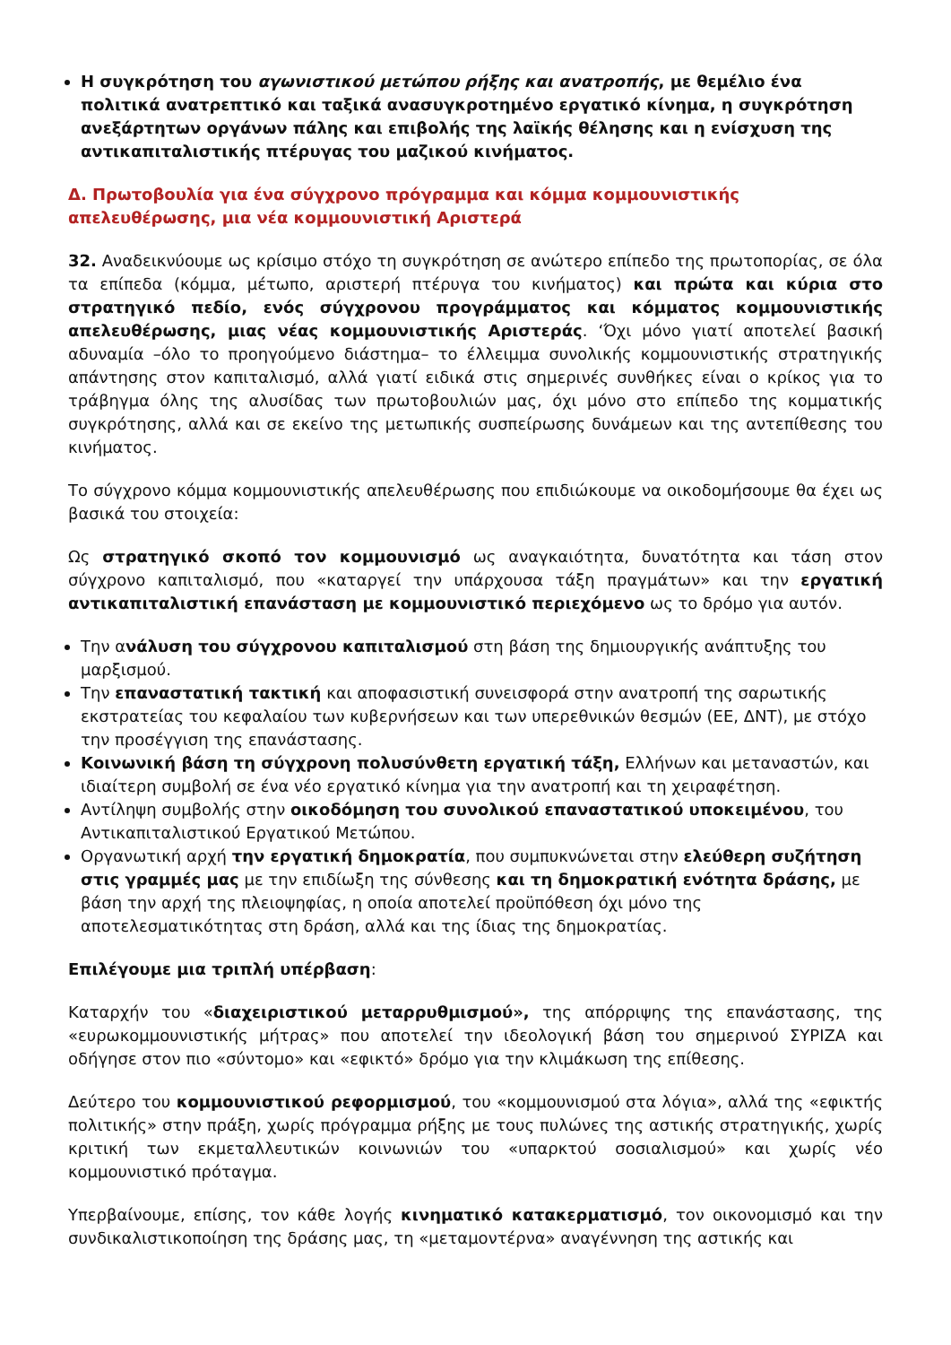Η συγκρότηση του αγωνιστικού μετώπου ρήξης και ανατροπής, με θεμέλιο ένα πολιτικά ανατρεπτικό και ταξικά ανασυγκροτημένο εργατικό κίνημα, η συγκρότηση ανεξάρτητων οργάνων πάλης και επιβολής της λαϊκής θέλησης και η ενίσχυση της αντικαπιταλιστικής πτέρυγας του μαζικού κινήματος.
Δ. Πρωτοβουλία για ένα σύγχρονο πρόγραμμα και κόμμα κομμουνιστικής απελευθέρωσης, μια νέα κομμουνιστική Αριστερά
32. Αναδεικνύουμε ως κρίσιμο στόχο τη συγκρότηση σε ανώτερο επίπεδο της πρωτοπορίας, σε όλα τα επίπεδα (κόμμα, μέτωπο, αριστερή πτέρυγα του κινήματος) και πρώτα και κύρια στο στρατηγικό πεδίο, ενός σύγχρονου προγράμματος και κόμματος κομμουνιστικής απελευθέρωσης, μιας νέας κομμουνιστικής Αριστεράς. ‘Όχι μόνο γιατί αποτελεί βασική αδυναμία –όλο το προηγούμενο διάστημα– το έλλειμμα συνολικής κομμουνιστικής στρατηγικής απάντησης στον καπιταλισμό, αλλά γιατί ειδικά στις σημερινές συνθήκες είναι ο κρίκος για το τράβηγμα όλης της αλυσίδας των πρωτοβουλιών μας, όχι μόνο στο επίπεδο της κομματικής συγκρότησης, αλλά και σε εκείνο της μετωπικής συσπείρωσης δυνάμεων και της αντεπίθεσης του κινήματος.
Το σύγχρονο κόμμα κομμουνιστικής απελευθέρωσης που επιδιώκουμε να οικοδομήσουμε θα έχει ως βασικά του στοιχεία:
Ως στρατηγικό σκοπό τον κομμουνισμό ως αναγκαιότητα, δυνατότητα και τάση στον σύγχρονο καπιταλισμό, που «καταργεί την υπάρχουσα τάξη πραγμάτων» και την εργατική αντικαπιταλιστική επανάσταση με κομμουνιστικό περιεχόμενο ως το δρόμο για αυτόν.
Την ανάλυση του σύγχρονου καπιταλισμού στη βάση της δημιουργικής ανάπτυξης του μαρξισμού.
Την επαναστατική τακτική και αποφασιστική συνεισφορά στην ανατροπή της σαρωτικής εκστρατείας του κεφαλαίου των κυβερνήσεων και των υπερεθνικών θεσμών (ΕΕ, ΔΝΤ), με στόχο την προσέγγιση της επανάστασης.
Κοινωνική βάση τη σύγχρονη πολυσύνθετη εργατική τάξη, Ελλήνων και μεταναστών, και ιδιαίτερη συμβολή σε ένα νέο εργατικό κίνημα για την ανατροπή και τη χειραφέτηση.
Αντίληψη συμβολής στην οικοδόμηση του συνολικού επαναστατικού υποκειμένου, του Αντικαπιταλιστικού Εργατικού Μετώπου.
Οργανωτική αρχή την εργατική δημοκρατία, που συμπυκνώνεται στην ελεύθερη συζήτηση στις γραμμές μας με την επιδίωξη της σύνθεσης και τη δημοκρατική ενότητα δράσης, με βάση την αρχή της πλειοψηφίας, η οποία αποτελεί προϋπόθεση όχι μόνο της αποτελεσματικότητας στη δράση, αλλά και της ίδιας της δημοκρατίας.
Επιλέγουμε μια τριπλή υπέρβαση:
Καταρχήν του «διαχειριστικού μεταρρυθμισμού», της απόρριψης της επανάστασης, της «ευρωκομμουνιστικής μήτρας» που αποτελεί την ιδεολογική βάση του σημερινού ΣΥΡΙΖΑ και οδήγησε στον πιο «σύντομο» και «εφικτό» δρόμο για την κλιμάκωση της επίθεσης.
Δεύτερο του κομμουνιστικού ρεφορμισμού, του «κομμουνισμού στα λόγια», αλλά της «εφικτής πολιτικής» στην πράξη, χωρίς πρόγραμμα ρήξης με τους πυλώνες της αστικής στρατηγικής, χωρίς κριτική των εκμεταλλευτικών κοινωνιών του «υπαρκτού σοσιαλισμού» και χωρίς νέο κομμουνιστικό πρόταγμα.
Υπερβαίνουμε, επίσης, τον κάθε λογής κινηματικό κατακερματισμό, τον οικονομισμό και την συνδικαλιστικοποίηση της δράσης μας, τη «μεταμοντέρνα» αναγέννηση της αστικής και